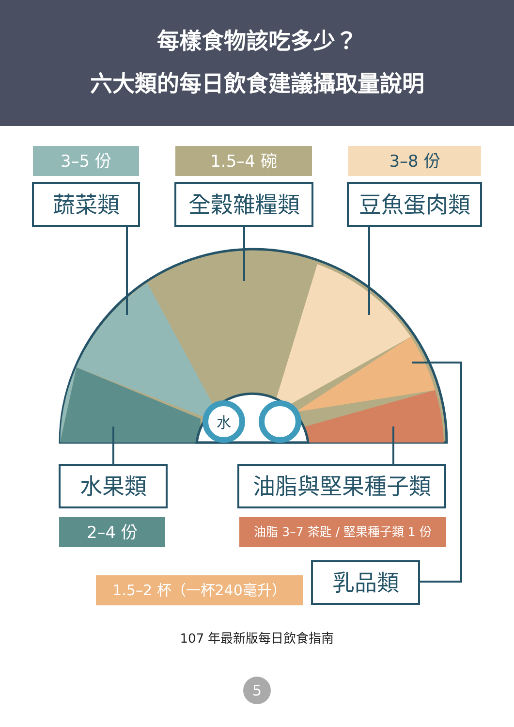每樣食物該吃多少？
六大類的每日飲食建議攝取量說明
水
3–5 份 1.5–4 碗 3–8 份
蔬菜類 全穀雜糧類 豆魚蛋肉類
水果類 油脂與堅果種子類
2–4 份 油脂 3–7 茶匙 / 堅果種子類 1 份
1.5–2 杯（一杯240毫升） 乳品類
107 年最新版每日飲食指南
5